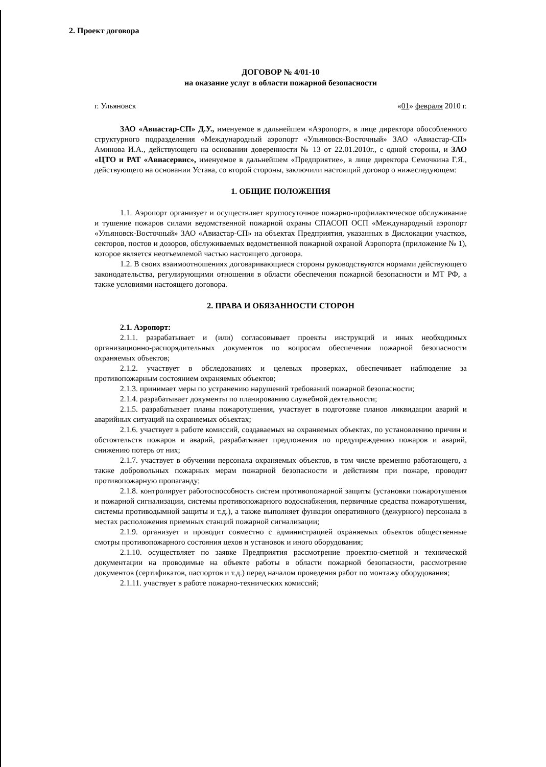2. Проект договора
ДОГОВОР № 4/01-10
на оказание услуг в области пожарной безопасности
г. Ульяновск «01» февраля 2010 г.
ЗАО «Авиастар-СП» Д.У., именуемое в дальнейшем «Аэропорт», в лице директора обособленного структурного подразделения «Международный аэропорт «Ульяновск-Восточный» ЗАО «Авиастар-СП» Аминова И.А., действующего на основании доверенности № 13 от 22.01.2010г., с одной стороны, и ЗАО «ЦТО и РАТ «Авиасервис», именуемое в дальнейшем «Предприятие», в лице директора Семочкина Г.Я., действующего на основании Устава, со второй стороны, заключили настоящий договор о нижеследующем:
1. ОБЩИЕ ПОЛОЖЕНИЯ
1.1. Аэропорт организует и осуществляет круглосуточное пожарно-профилактическое обслуживание и тушение пожаров силами ведомственной пожарной охраны СПАСОП ОСП «Международный аэропорт «Ульяновск-Восточный» ЗАО «Авиастар-СП» на объектах Предприятия, указанных в Дислокации участков, секторов, постов и дозоров, обслуживаемых ведомственной пожарной охраной Аэропорта (приложение № 1), которое является неотъемлемой частью настоящего договора.
1.2. В своих взаимоотношениях договаривающиеся стороны руководствуются нормами действующего законодательства, регулирующими отношения в области обеспечения пожарной безопасности и МТ РФ, а также условиями настоящего договора.
2. ПРАВА И ОБЯЗАННОСТИ СТОРОН
2.1. Аэропорт:
2.1.1. разрабатывает и (или) согласовывает проекты инструкций и иных необходимых организационно-распорядительных документов по вопросам обеспечения пожарной безопасности охраняемых объектов;
2.1.2. участвует в обследованиях и целевых проверках, обеспечивает наблюдение за противопожарным состоянием охраняемых объектов;
2.1.3. принимает меры по устранению нарушений требований пожарной безопасности;
2.1.4. разрабатывает документы по планированию служебной деятельности;
2.1.5. разрабатывает планы пожаротушения, участвует в подготовке планов ликвидации аварий и аварийных ситуаций на охраняемых объектах;
2.1.6. участвует в работе комиссий, создаваемых на охраняемых объектах, по установлению причин и обстоятельств пожаров и аварий, разрабатывает предложения по предупреждению пожаров и аварий, снижению потерь от них;
2.1.7. участвует в обучении персонала охраняемых объектов, в том числе временно работающего, а также добровольных пожарных мерам пожарной безопасности и действиям при пожаре, проводит противопожарную пропаганду;
2.1.8. контролирует работоспособность систем противопожарной защиты (установки пожаротушения и пожарной сигнализации, системы противопожарного водоснабжения, первичные средства пожаротушения, системы противодымной защиты и т.д.), а также выполняет функции оперативного (дежурного) персонала в местах расположения приемных станций пожарной сигнализации;
2.1.9. организует и проводит совместно с администрацией охраняемых объектов общественные смотры противопожарного состояния цехов и установок и иного оборудования;
2.1.10. осуществляет по заявке Предприятия рассмотрение проектно-сметной и технической документации на проводимые на объекте работы в области пожарной безопасности, рассмотрение документов (сертификатов, паспортов и т.д.) перед началом проведения работ по монтажу оборудования;
2.1.11. участвует в работе пожарно-технических комиссий;